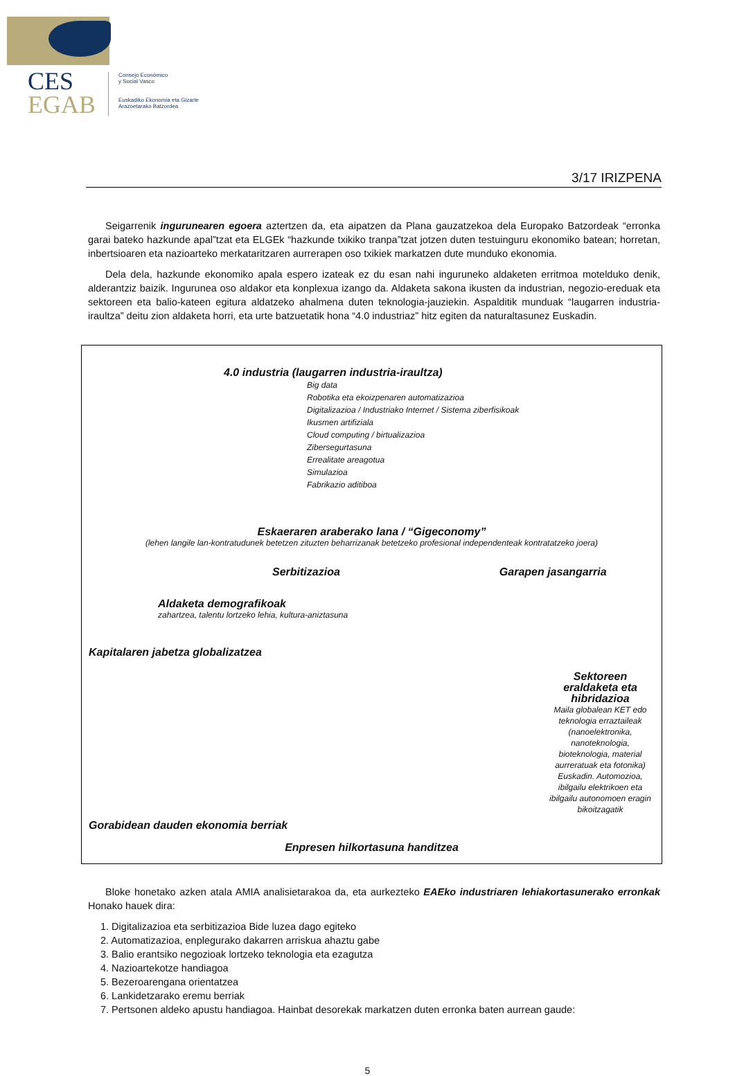CES
EGAB
Consejo Económico
y Social Vasco
Euskadiko Ekonomia eta Gizarte
Arazoetarako Batzordea
3/17 IRIZPENA
Seigarrenik ingurunearen egoera aztertzen da, eta aipatzen da Plana gauzatzekoa dela Europako Batzordeak “erronka garai bateko hazkunde apal”tzat eta ELGEk “hazkunde txikiko tranpa”tzat jotzen duten testuinguru ekonomiko batean; horretan, inbertsioaren eta nazioarteko merkataritzaren aurrerapen oso txikiek markatzen dute munduko ekonomia.
Dela dela, hazkunde ekonomiko apala espero izateak ez du esan nahi inguruneko aldaketen erritmoa motelduko denik, alderantziz baizik. Ingurunea oso aldakor eta konplexua izango da. Aldaketa sakona ikusten da industrian, negozio-ereduak eta sektoreen eta balio-kateen egitura aldatzeko ahalmena duten teknologia-jauziekin. Aspalditik munduak “laugarren industria-iraultza” deitu zion aldaketa horri, eta urte batzuetatik hona “4.0 industriaz” hitz egiten da naturaltasunez Euskadin.
4.0 industria (laugarren industria-iraultza)
Big data
Robotika eta ekoizpenaren automatizazioa
Digitalizazioa / Industriako Internet / Sistema ziberfisikoak
Ikusmen artifiziala
Cloud computing / birtualizazioa
Zibersegurtasuna
Errealitate areagotua
Simulazioa
Fabrikazio aditiboa
Eskaeraren araberako lana / “Gigeconomy”
(lehen langile lan-kontratudunek betetzen zituzten beharrizanak betetzeko profesional independenteak kontratatzeko joera)
Serbitizazioa Garapen jasangarria
Aldaketa demografikoak
zahartzea, talentu lortzeko lehia, kultura-aniztasuna
Kapitalaren jabetza globalizatzea
Sektoreen eraldaketa eta hibridazioa
Maila globalean KET edo teknologia erraztaileak (nanoelektronika, nanoteknologia, bioteknologia, material aurreratuak eta fotonika)
Euskadin. Automozioa, ibilgailu elektrikoen eta ibilgailu autonomoen eragin bikoitzagatik
Gorabidean dauden ekonomia berriak
Enpresen hilkortasuna handitzea
Bloke honetako azken atala AMIA analisietarakoa da, eta aurkezteko EAEko industriaren lehiakortasunerako erronkak Honako hauek dira:
1. Digitalizazioa eta serbitizazioa Bide luzea dago egiteko
2. Automatizazioa, enplegurako dakarren arriskua ahaztu gabe
3. Balio erantsiko negozioak lortzeko teknologia eta ezagutza
4. Nazioartekotze handiagoa
5. Bezeroarengana orientatzea
6. Lankidetzarako eremu berriak
7. Pertsonen aldeko apustu handiagoa. Hainbat desorekak markatzen duten erronka baten aurrean gaude:
5